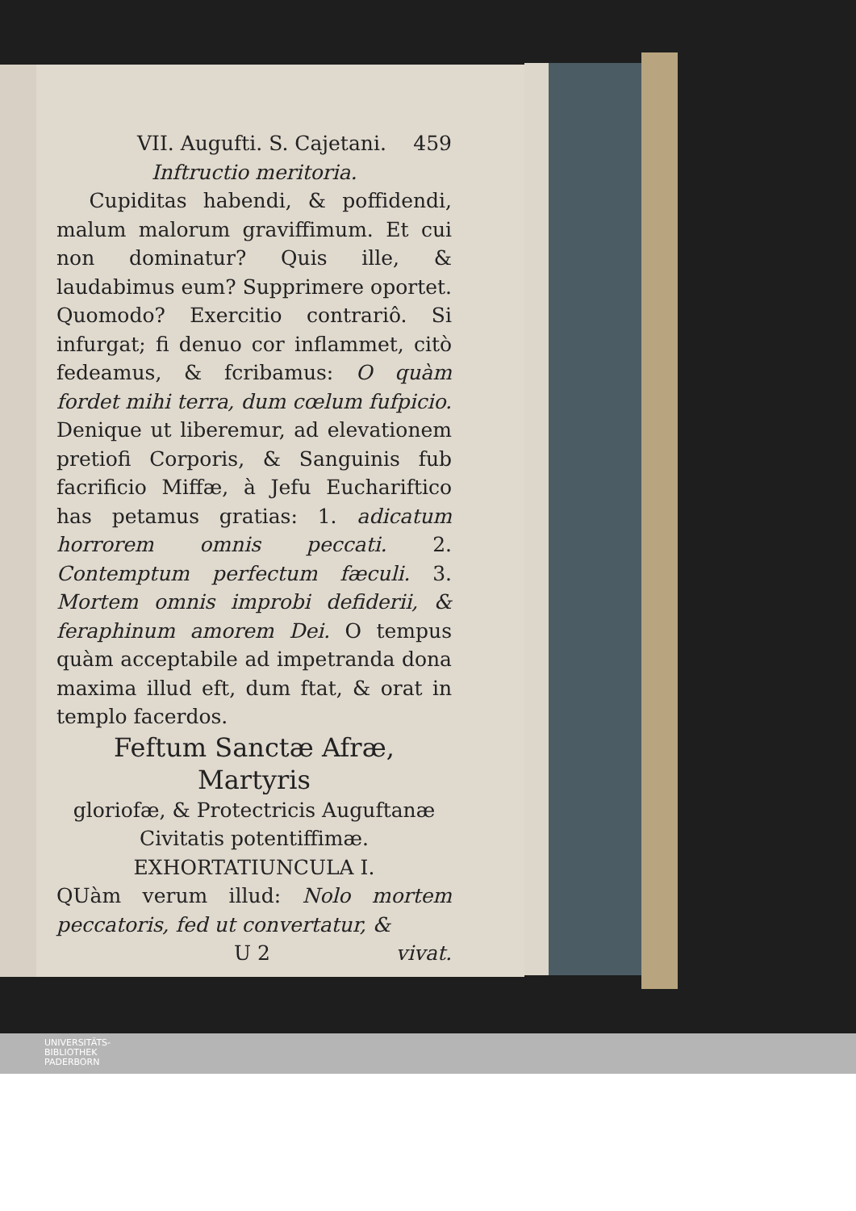VII. Augufti. S. Cajetani. 459
Inftructio meritoria.
Cupiditas habendi, & poffidendi, malum malorum graviffimum. Et cui non dominatur? Quis ille, & laudabimus eum? Supprimere oportet. Quomodo? Exercitio contrariô. Si infurgat; fi denuo cor inflammet, citò fedeamus, & fcribamus: O quàm fordet mihi terra, dum cœlum fufpicio. Denique ut liberemur, ad elevationem pretiofi Corporis, & Sanguinis fub facrificio Miffæ, à Jefu Euchariftico has petamus gratias: 1. adicatum horrorem omnis peccati. 2. Contemptum perfectum fæculi. 3. Mortem omnis improbi defiderii, & feraphinum amorem Dei. O tempus quàm acceptabile ad impetranda dona maxima illud eft, dum ftat, & orat in templo facerdos.
Feftum Sanctæ Afræ, Martyris
gloriofæ, & Protectricis Auguftanæ
Civitatis potentiffimæ.
EXHORTATIUNCULA I.
QUàm verum illud: Nolo mortem peccatoris, fed ut convertatur, &
U 2 vivat.
UNIVERSITÄTS-
BIBLIOTHEK
PADERBORN